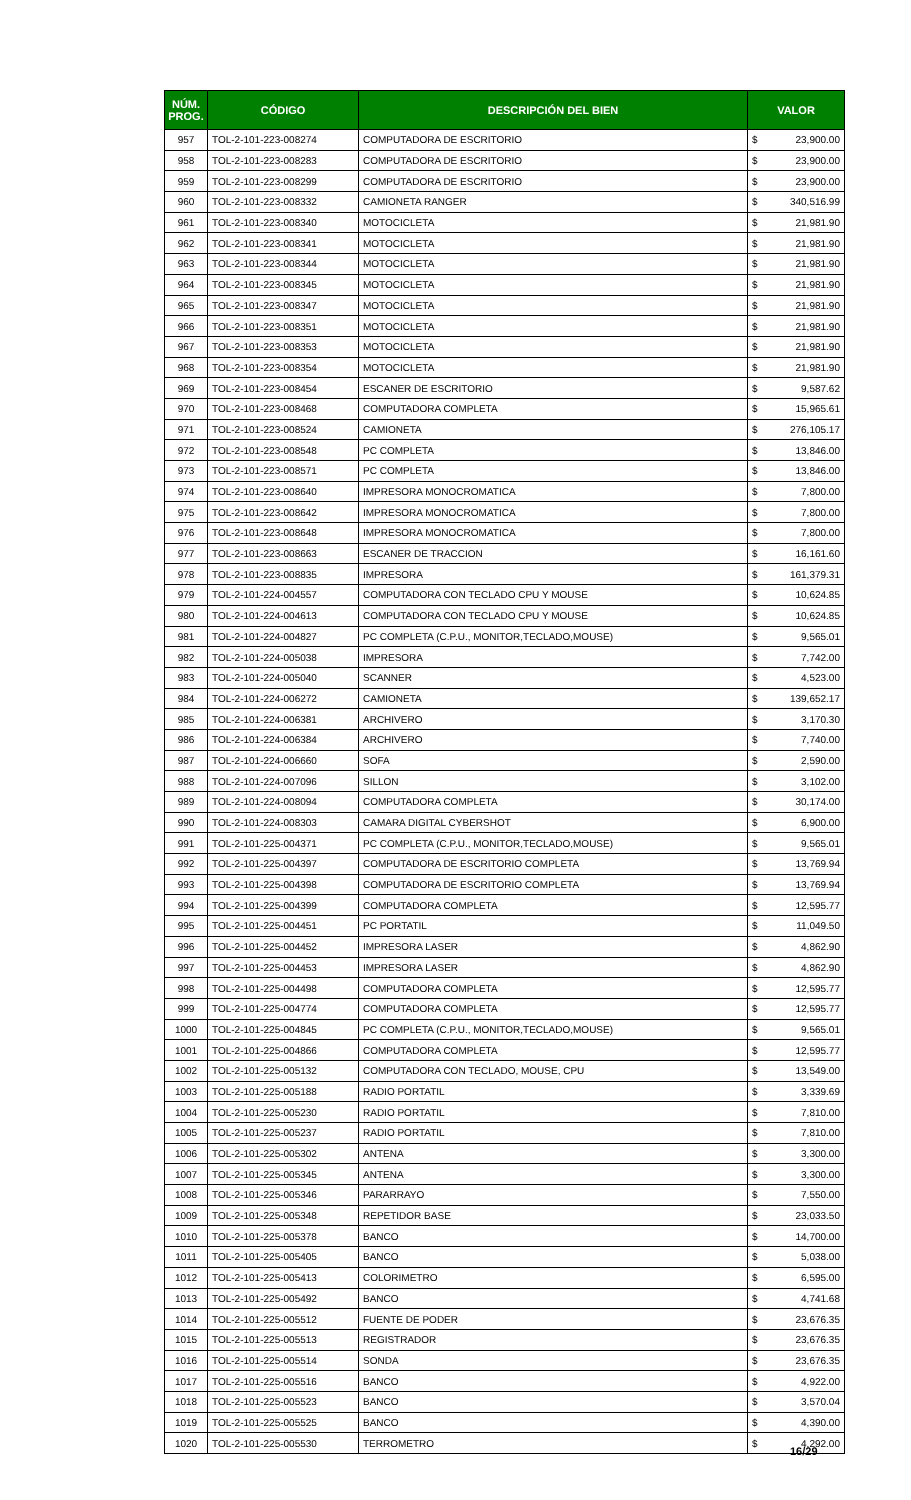| NÚM. PROG. | CÓDIGO | DESCRIPCIÓN DEL BIEN | VALOR | |
| --- | --- | --- | --- | --- |
| 957 | TOL-2-101-223-008274 | COMPUTADORA DE ESCRITORIO | $ | 23,900.00 |
| 958 | TOL-2-101-223-008283 | COMPUTADORA DE ESCRITORIO | $ | 23,900.00 |
| 959 | TOL-2-101-223-008299 | COMPUTADORA DE ESCRITORIO | $ | 23,900.00 |
| 960 | TOL-2-101-223-008332 | CAMIONETA RANGER | $ | 340,516.99 |
| 961 | TOL-2-101-223-008340 | MOTOCICLETA | $ | 21,981.90 |
| 962 | TOL-2-101-223-008341 | MOTOCICLETA | $ | 21,981.90 |
| 963 | TOL-2-101-223-008344 | MOTOCICLETA | $ | 21,981.90 |
| 964 | TOL-2-101-223-008345 | MOTOCICLETA | $ | 21,981.90 |
| 965 | TOL-2-101-223-008347 | MOTOCICLETA | $ | 21,981.90 |
| 966 | TOL-2-101-223-008351 | MOTOCICLETA | $ | 21,981.90 |
| 967 | TOL-2-101-223-008353 | MOTOCICLETA | $ | 21,981.90 |
| 968 | TOL-2-101-223-008354 | MOTOCICLETA | $ | 21,981.90 |
| 969 | TOL-2-101-223-008454 | ESCANER DE ESCRITORIO | $ | 9,587.62 |
| 970 | TOL-2-101-223-008468 | COMPUTADORA COMPLETA | $ | 15,965.61 |
| 971 | TOL-2-101-223-008524 | CAMIONETA | $ | 276,105.17 |
| 972 | TOL-2-101-223-008548 | PC COMPLETA | $ | 13,846.00 |
| 973 | TOL-2-101-223-008571 | PC COMPLETA | $ | 13,846.00 |
| 974 | TOL-2-101-223-008640 | IMPRESORA MONOCROMATICA | $ | 7,800.00 |
| 975 | TOL-2-101-223-008642 | IMPRESORA MONOCROMATICA | $ | 7,800.00 |
| 976 | TOL-2-101-223-008648 | IMPRESORA MONOCROMATICA | $ | 7,800.00 |
| 977 | TOL-2-101-223-008663 | ESCANER DE TRACCION | $ | 16,161.60 |
| 978 | TOL-2-101-223-008835 | IMPRESORA | $ | 161,379.31 |
| 979 | TOL-2-101-224-004557 | COMPUTADORA CON TECLADO CPU Y MOUSE | $ | 10,624.85 |
| 980 | TOL-2-101-224-004613 | COMPUTADORA CON TECLADO CPU Y MOUSE | $ | 10,624.85 |
| 981 | TOL-2-101-224-004827 | PC COMPLETA (C.P.U., MONITOR,TECLADO,MOUSE) | $ | 9,565.01 |
| 982 | TOL-2-101-224-005038 | IMPRESORA | $ | 7,742.00 |
| 983 | TOL-2-101-224-005040 | SCANNER | $ | 4,523.00 |
| 984 | TOL-2-101-224-006272 | CAMIONETA | $ | 139,652.17 |
| 985 | TOL-2-101-224-006381 | ARCHIVERO | $ | 3,170.30 |
| 986 | TOL-2-101-224-006384 | ARCHIVERO | $ | 7,740.00 |
| 987 | TOL-2-101-224-006660 | SOFA | $ | 2,590.00 |
| 988 | TOL-2-101-224-007096 | SILLON | $ | 3,102.00 |
| 989 | TOL-2-101-224-008094 | COMPUTADORA COMPLETA | $ | 30,174.00 |
| 990 | TOL-2-101-224-008303 | CAMARA DIGITAL CYBERSHOT | $ | 6,900.00 |
| 991 | TOL-2-101-225-004371 | PC COMPLETA (C.P.U., MONITOR,TECLADO,MOUSE) | $ | 9,565.01 |
| 992 | TOL-2-101-225-004397 | COMPUTADORA DE ESCRITORIO COMPLETA | $ | 13,769.94 |
| 993 | TOL-2-101-225-004398 | COMPUTADORA DE ESCRITORIO COMPLETA | $ | 13,769.94 |
| 994 | TOL-2-101-225-004399 | COMPUTADORA COMPLETA | $ | 12,595.77 |
| 995 | TOL-2-101-225-004451 | PC PORTATIL | $ | 11,049.50 |
| 996 | TOL-2-101-225-004452 | IMPRESORA LASER | $ | 4,862.90 |
| 997 | TOL-2-101-225-004453 | IMPRESORA LASER | $ | 4,862.90 |
| 998 | TOL-2-101-225-004498 | COMPUTADORA COMPLETA | $ | 12,595.77 |
| 999 | TOL-2-101-225-004774 | COMPUTADORA COMPLETA | $ | 12,595.77 |
| 1000 | TOL-2-101-225-004845 | PC COMPLETA (C.P.U., MONITOR,TECLADO,MOUSE) | $ | 9,565.01 |
| 1001 | TOL-2-101-225-004866 | COMPUTADORA COMPLETA | $ | 12,595.77 |
| 1002 | TOL-2-101-225-005132 | COMPUTADORA CON TECLADO, MOUSE, CPU | $ | 13,549.00 |
| 1003 | TOL-2-101-225-005188 | RADIO PORTATIL | $ | 3,339.69 |
| 1004 | TOL-2-101-225-005230 | RADIO PORTATIL | $ | 7,810.00 |
| 1005 | TOL-2-101-225-005237 | RADIO PORTATIL | $ | 7,810.00 |
| 1006 | TOL-2-101-225-005302 | ANTENA | $ | 3,300.00 |
| 1007 | TOL-2-101-225-005345 | ANTENA | $ | 3,300.00 |
| 1008 | TOL-2-101-225-005346 | PARARRAYO | $ | 7,550.00 |
| 1009 | TOL-2-101-225-005348 | REPETIDOR BASE | $ | 23,033.50 |
| 1010 | TOL-2-101-225-005378 | BANCO | $ | 14,700.00 |
| 1011 | TOL-2-101-225-005405 | BANCO | $ | 5,038.00 |
| 1012 | TOL-2-101-225-005413 | COLORIMETRO | $ | 6,595.00 |
| 1013 | TOL-2-101-225-005492 | BANCO | $ | 4,741.68 |
| 1014 | TOL-2-101-225-005512 | FUENTE DE PODER | $ | 23,676.35 |
| 1015 | TOL-2-101-225-005513 | REGISTRADOR | $ | 23,676.35 |
| 1016 | TOL-2-101-225-005514 | SONDA | $ | 23,676.35 |
| 1017 | TOL-2-101-225-005516 | BANCO | $ | 4,922.00 |
| 1018 | TOL-2-101-225-005523 | BANCO | $ | 3,570.04 |
| 1019 | TOL-2-101-225-005525 | BANCO | $ | 4,390.00 |
| 1020 | TOL-2-101-225-005530 | TERROMETRO | $ | 4,292.00 |
16/29